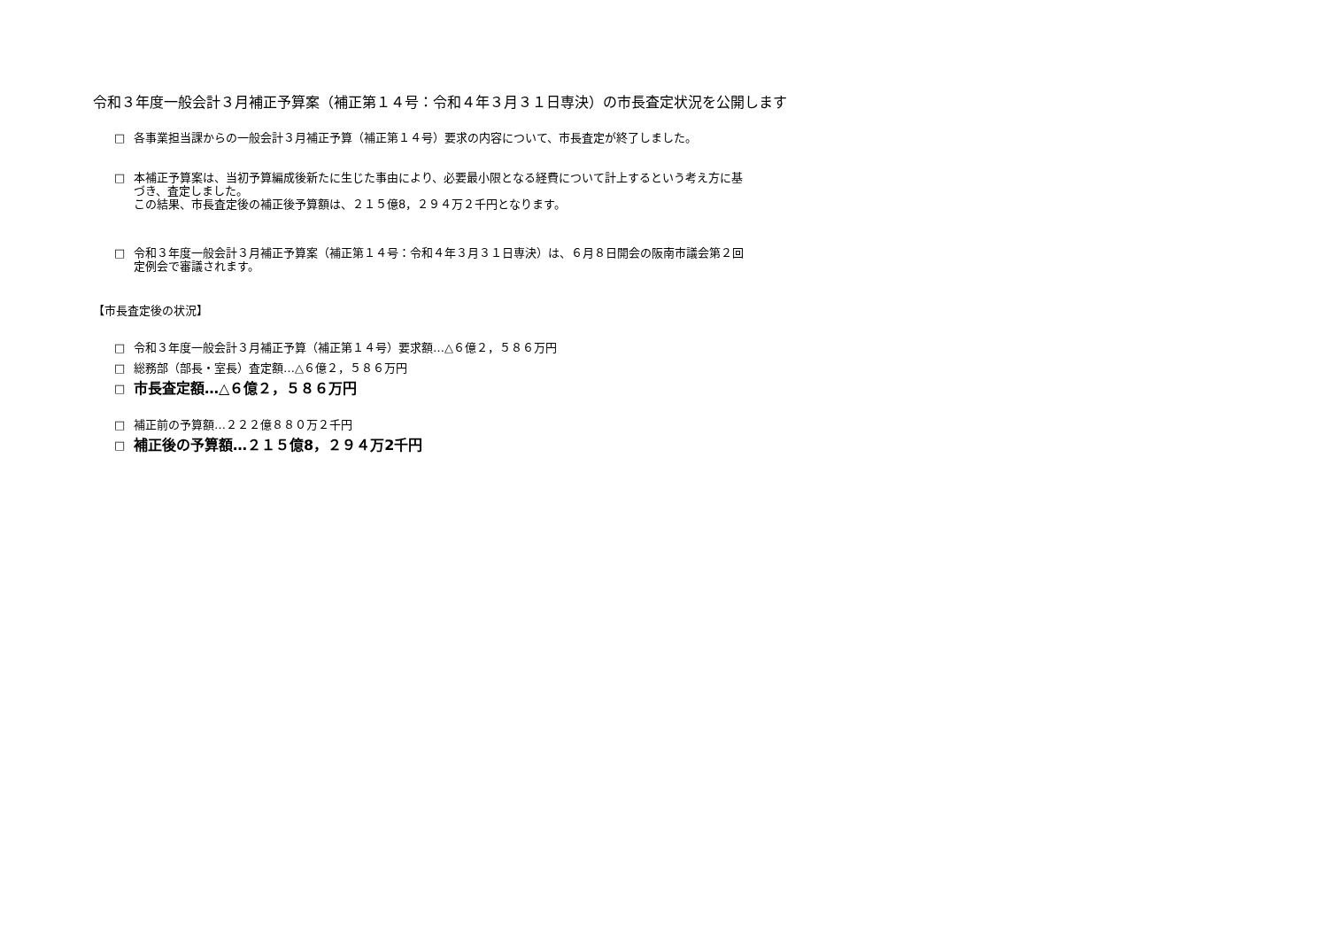令和３年度一般会計３月補正予算案（補正第１４号：令和４年３月３１日専決）の市長査定状況を公開します
□ 各事業担当課からの一般会計３月補正予算（補正第１４号）要求の内容について、市長査定が終了しました。
□ 本補正予算案は、当初予算編成後新たに生じた事由により、必要最小限となる経費について計上するという考え方に基
づき、査定しました。
この結果、市長査定後の補正後予算額は、２１５億8，２９４万２千円となります。
□ 令和３年度一般会計３月補正予算案（補正第１４号：令和４年３月３１日専決）は、６月８日開会の阪南市議会第２回
定例会で審議されます。
【市長査定後の状況】
□ 令和３年度一般会計３月補正予算（補正第１４号）要求額…△６億２，５８６万円
□ 総務部（部長・室長）査定額…△６億２，５８６万円
□ 市長査定額…△６億２，５８６万円
□ 補正前の予算額…２２２億８８０万２千円
□ 補正後の予算額…２１５億8，２９４万2千円